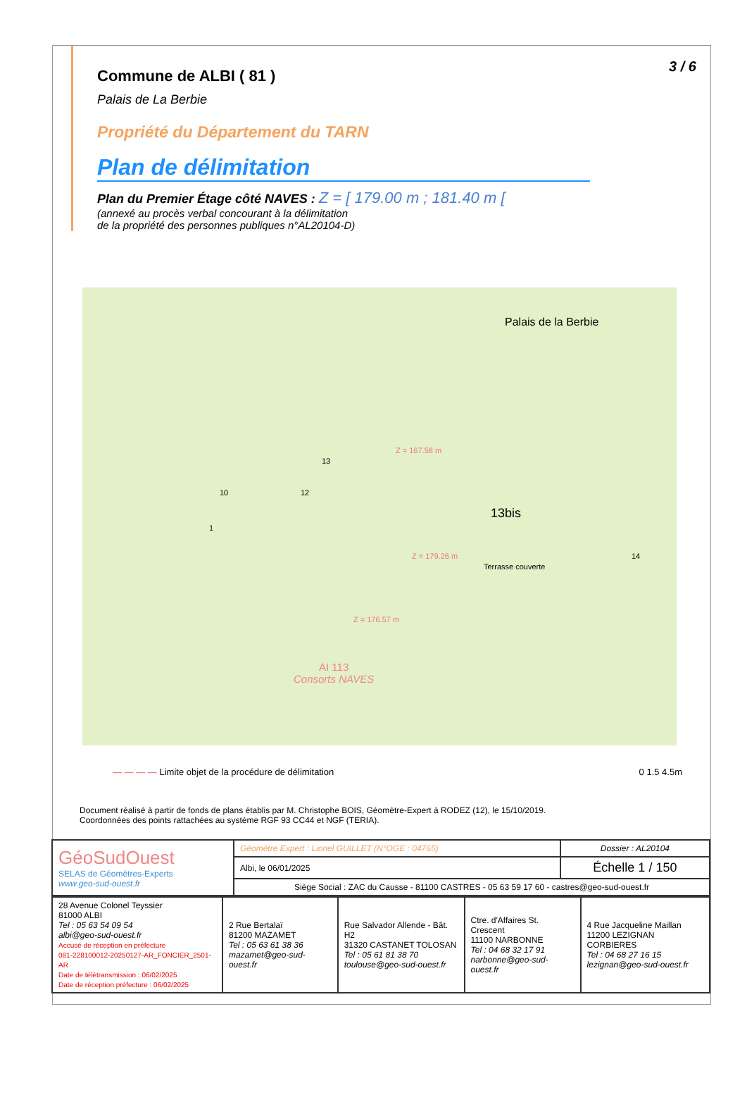3 / 6
Commune de ALBI ( 81 )
Palais de La Berbie
Propriété du Département du TARN
Plan de délimitation
Plan du Premier Étage côté NAVES : Z = [ 179.00 m ; 181.40 m [
(annexé au procès verbal concourant à la délimitation
de la propriété des personnes publiques n°AL20104-D)
Palais de la Berbie
Z = 167.58 m
10 12
13
13bis
1
Z = 179.26 m
Terrasse couverte
14
Z = 176.57 m
AI 113
Consorts NAVES
— — — — Limite objet de la procédure de délimitation 0 1.5 4.5m
Document réalisé à partir de fonds de plans établis par M. Christophe BOIS, Géomètre-Expert à RODEZ (12), le 15/10/2019.
Coordonnées des points rattachées au système RGF 93 CC44 et NGF (TERIA).
| GéoSudOuest SELAS de Géomètres-Experts www.geo-sud-ouest.fr | Géomètre Expert : Lionel GUILLET (N°OGE : 04765) | Dossier : AL20104 |
| | Albi, le 06/01/2025 | Échelle 1 / 150 |
| | Siège Social : ZAC du Causse - 81100 CASTRES - 05 63 59 17 60 - castres@geo-sud-ouest.fr | |
| 28 Avenue Colonel Teyssier 81000 ALBI Tel : 05 63 54 09 54 albi@geo-sud-ouest.fr Accusé de réception en préfecture 081-228100012-20250127-AR_FONCIER_2501-AR Date de télétransmission : 06/02/2025 Date de réception préfecture : 06/02/2025 | 2 Rue Bertalaï 81200 MAZAMET Tel : 05 63 61 38 36 mazamet@geo-sud-ouest.fr | Rue Salvador Allende - Bât. H2 31320 CASTANET TOLOSAN Tel : 05 61 81 38 70 toulouse@geo-sud-ouest.fr | Ctre. d'Affaires St. Crescent 11100 NARBONNE Tel : 04 68 32 17 91 narbonne@geo-sud-ouest.fr | 4 Rue Jacqueline Maillan 11200 LEZIGNAN CORBIERES Tel : 04 68 27 16 15 lezignan@geo-sud-ouest.fr |